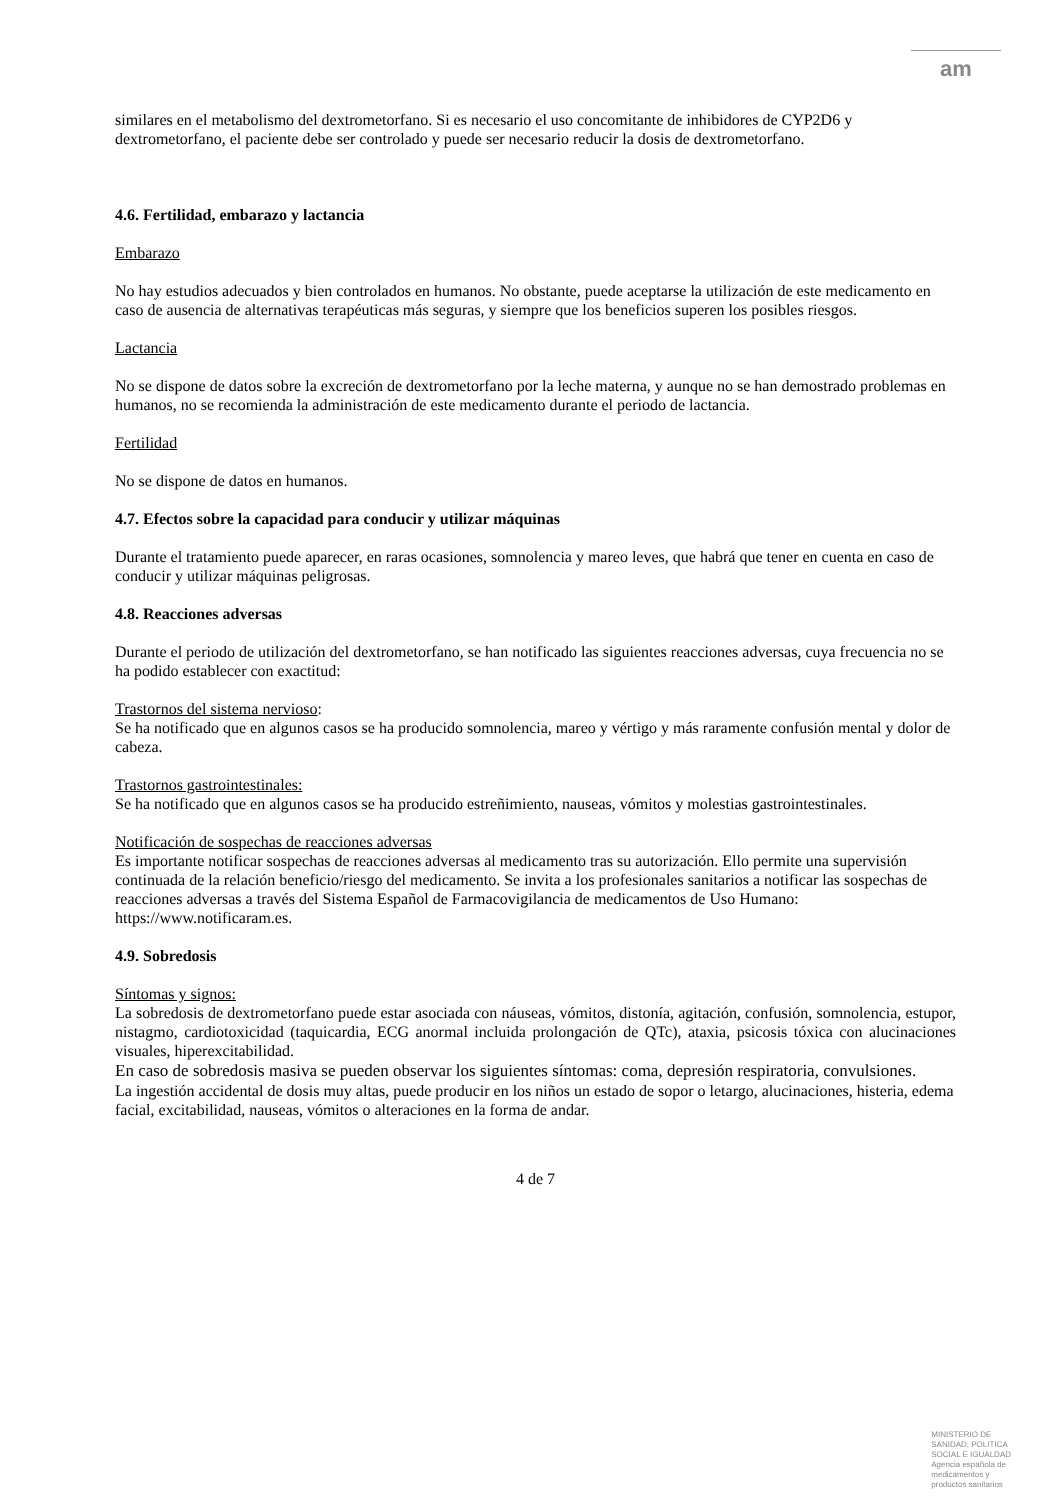am
similares en el metabolismo del dextrometorfano. Si es necesario el uso concomitante de inhibidores de CYP2D6 y dextrometorfano, el paciente debe ser controlado y puede ser necesario reducir la dosis de dextrometorfano.
4.6. Fertilidad, embarazo y lactancia
Embarazo
No hay estudios adecuados y bien controlados en humanos. No obstante, puede aceptarse la utilización de este medicamento en caso de ausencia de alternativas terapéuticas más seguras, y siempre que los beneficios superen los posibles riesgos.
Lactancia
No se dispone de datos sobre la excreción de dextrometorfano por la leche materna, y aunque no se han demostrado problemas en humanos, no se recomienda la administración de este medicamento durante el periodo de lactancia.
Fertilidad
No se dispone de datos en humanos.
4.7. Efectos sobre la capacidad para conducir y utilizar máquinas
Durante el tratamiento puede aparecer, en raras ocasiones, somnolencia y mareo leves, que habrá que tener en cuenta en caso de conducir y utilizar máquinas peligrosas.
4.8. Reacciones adversas
Durante el periodo de utilización del dextrometorfano, se han notificado las siguientes reacciones adversas, cuya frecuencia no se ha podido establecer con exactitud:
Trastornos del sistema nervioso:
Se ha notificado que en algunos casos se ha producido somnolencia, mareo y vértigo y más raramente confusión mental y dolor de cabeza.
Trastornos gastrointestinales:
Se ha notificado que en algunos casos se ha producido estreñimiento, nauseas, vómitos y molestias gastrointestinales.
Notificación de sospechas de reacciones adversas
Es importante notificar sospechas de reacciones adversas al medicamento tras su autorización. Ello permite una supervisión continuada de la relación beneficio/riesgo del medicamento. Se invita a los profesionales sanitarios a notificar las sospechas de reacciones adversas a través del Sistema Español de Farmacovigilancia de medicamentos de Uso Humano: https://www.notificaram.es.
4.9. Sobredosis
Síntomas y signos:
La sobredosis de dextrometorfano puede estar asociada con náuseas, vómitos, distonía, agitación, confusión, somnolencia, estupor, nistagmo, cardiotoxicidad (taquicardia, ECG anormal incluida prolongación de QTc), ataxia, psicosis tóxica con alucinaciones visuales, hiperexcitabilidad.
En caso de sobredosis masiva se pueden observar los siguientes síntomas: coma, depresión respiratoria, convulsiones.
La ingestión accidental de dosis muy altas, puede producir en los niños un estado de sopor o letargo, alucinaciones, histeria, edema facial, excitabilidad, nauseas, vómitos o alteraciones en la forma de andar.
4 de 7
MINISTERIO DE
SANIDAD, POLITICA
SOCIAL E IGUALDAD
Agencia española de
medicamentos y
productos sanitarios